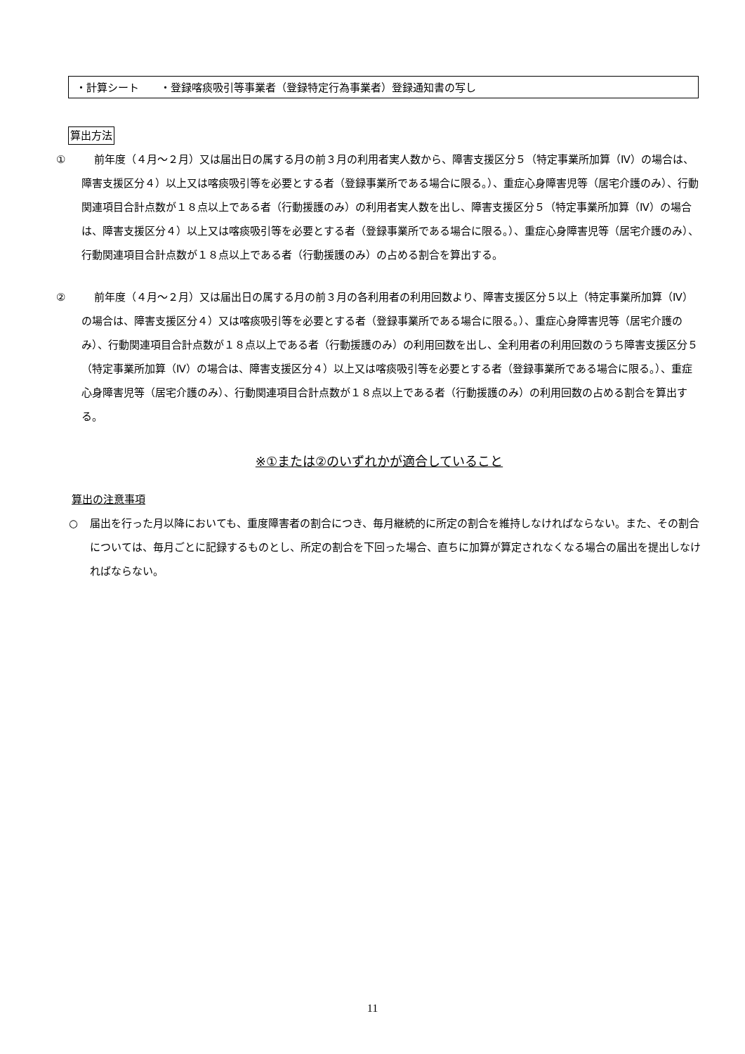・計算シート　　・登録喀痰吸引等事業者（登録特定行為事業者）登録通知書の写し
算出方法
① 前年度（４月～２月）又は届出日の属する月の前３月の利用者実人数から、障害支援区分５（特定事業所加算（Ⅳ）の場合は、障害支援区分４）以上又は喀痰吸引等を必要とする者（登録事業所である場合に限る。）、重症心身障害児等（居宅介護のみ）、行動関連項目合計点数が１８点以上である者（行動援護のみ）の利用者実人数を出し、障害支援区分５（特定事業所加算（Ⅳ）の場合は、障害支援区分４）以上又は喀痰吸引等を必要とする者（登録事業所である場合に限る。）、重症心身障害児等（居宅介護のみ）、行動関連項目合計点数が１８点以上である者（行動援護のみ）の占める割合を算出する。
② 前年度（４月～２月）又は届出日の属する月の前３月の各利用者の利用回数より、障害支援区分５以上（特定事業所加算（Ⅳ）の場合は、障害支援区分４）又は喀痰吸引等を必要とする者（登録事業所である場合に限る。）、重症心身障害児等（居宅介護のみ）、行動関連項目合計点数が１８点以上である者（行動援護のみ）の利用回数を出し、全利用者の利用回数のうち障害支援区分５（特定事業所加算（Ⅳ）の場合は、障害支援区分４）以上又は喀痰吸引等を必要とする者（登録事業所である場合に限る。）、重症心身障害児等（居宅介護のみ）、行動関連項目合計点数が１８点以上である者（行動援護のみ）の利用回数の占める割合を算出する。
※①または②のいずれかが適合していること
算出の注意事項
○ 届出を行った月以降においても、重度障害者の割合につき、毎月継続的に所定の割合を維持しなければならない。また、その割合については、毎月ごとに記録するものとし、所定の割合を下回った場合、直ちに加算が算定されなくなる場合の届出を提出しなければならない。
11